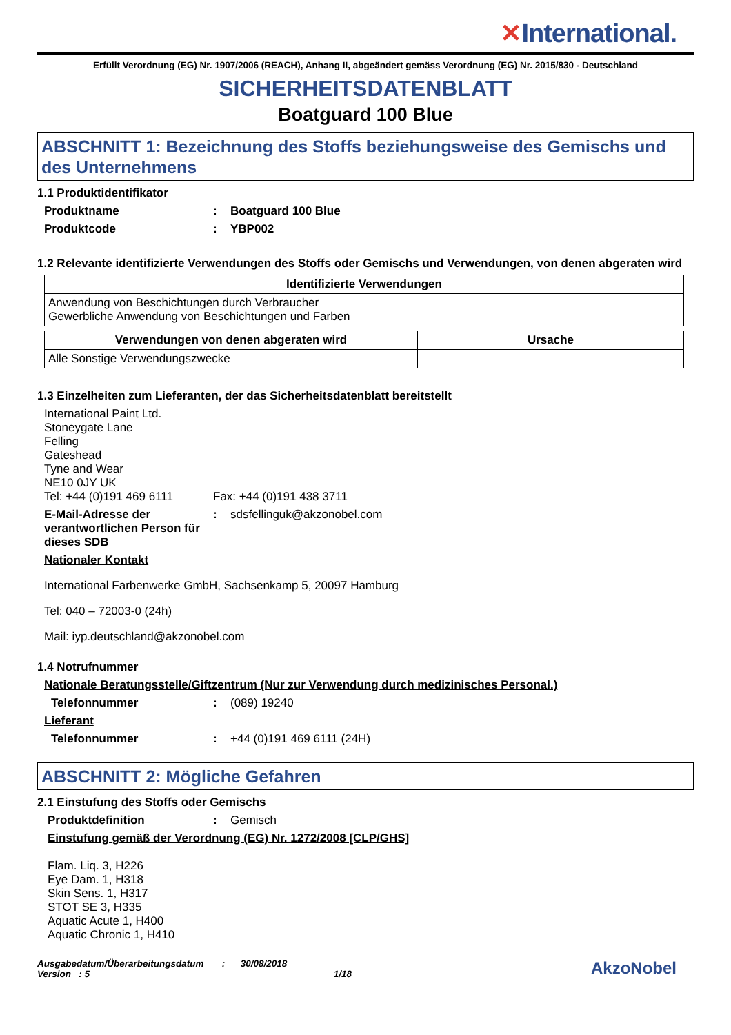✕International.
Erfüllt Verordnung (EG) Nr. 1907/2006 (REACH), Anhang II, abgeändert gemäss Verordnung (EG) Nr. 2015/830 - Deutschland
SICHERHEITSDATENBLATT
Boatguard 100 Blue
ABSCHNITT 1: Bezeichnung des Stoffs beziehungsweise des Gemischs und des Unternehmens
1.1 Produktidentifikator
Produktname : Boatguard 100 Blue
Produktcode : YBP002
1.2 Relevante identifizierte Verwendungen des Stoffs oder Gemischs und Verwendungen, von denen abgeraten wird
| Identifizierte Verwendungen |
| --- |
| Anwendung von Beschichtungen durch Verbraucher Gewerbliche Anwendung von Beschichtungen und Farben |
| Verwendungen von denen abgeraten wird | Ursache |
| --- | --- |
| Alle Sonstige Verwendungszwecke | |
1.3 Einzelheiten zum Lieferanten, der das Sicherheitsdatenblatt bereitstellt
International Paint Ltd.
Stoneygate Lane
Felling
Gateshead
Tyne and Wear
NE10 0JY UK
Tel: +44 (0)191 469 6111 Fax: +44 (0)191 438 3711
E-Mail-Adresse der verantwortlichen Person für dieses SDB
: sdsfellinguk@akzonobel.com
Nationaler Kontakt
International Farbenwerke GmbH, Sachsenkamp 5, 20097 Hamburg
Tel: 040 – 72003-0 (24h)
Mail: iyp.deutschland@akzonobel.com
1.4 Notrufnummer
Nationale Beratungsstelle/Giftzentrum (Nur zur Verwendung durch medizinisches Personal.)
Telefonnummer : (089) 19240
Lieferant
Telefonnummer : +44 (0)191 469 6111 (24H)
ABSCHNITT 2: Mögliche Gefahren
2.1 Einstufung des Stoffs oder Gemischs
Produktdefinition : Gemisch
Einstufung gemäß der Verordnung (EG) Nr. 1272/2008 [CLP/GHS]
Flam. Liq. 3, H226
Eye Dam. 1, H318
Skin Sens. 1, H317
STOT SE 3, H335
Aquatic Acute 1, H400
Aquatic Chronic 1, H410
Ausgabedatum/Überarbeitungsdatum : 30/08/2018
Version : 5 1/18
AkzoNobel